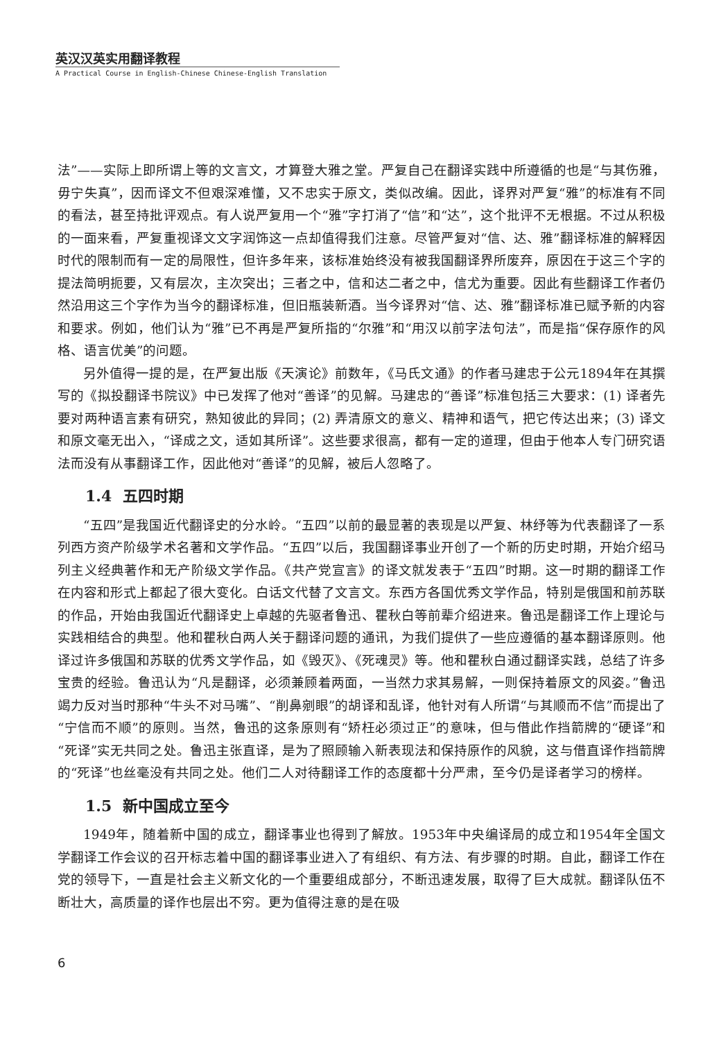英汉汉英实用翻译教程
A Practical Course in English-Chinese Chinese-English Translation
法”——实际上即所谓上等的文言文，才算登大雅之堂。严复自己在翻译实践中所遵循的也是“与其伤雅，毋宁失真”，因而译文不但艰深难懂，又不忠实于原文，类似改编。因此，译界对严复“雅”的标准有不同的看法，甚至持批评观点。有人说严复用一个“雅”字打消了“信”和“达”，这个批评不无根据。不过从积极的一面来看，严复重视译文文字润饰这一点却值得我们注意。尽管严复对“信、达、雅”翻译标准的解释因时代的限制而有一定的局限性，但许多年来，该标准始终没有被我国翻译界所废弃，原因在于这三个字的提法简明扼要，又有层次，主次突出；三者之中，信和达二者之中，信尤为重要。因此有些翻译工作者仍然沿用这三个字作为当今的翻译标准，但旧瓶装新酒。当今译界对“信、达、雅”翻译标准已赋予新的内容和要求。例如，他们认为“雅”已不再是严复所指的“尔雅”和“用汉以前字法句法”，而是指“保存原作的风格、语言优美”的问题。
另外值得一提的是，在严复出版《天演论》前数年，《马氏文通》的作者马建忠于公元1894年在其撰写的《拟投翻译书院议》中已发挥了他对“善译”的见解。马建忠的“善译”标准包括三大要求：(1) 译者先要对两种语言素有研究，熟知彼此的异同；(2) 弄清原文的意义、精神和语气，把它传达出来；(3) 译文和原文毫无出入，“译成之文，适如其所译”。这些要求很高，都有一定的道理，但由于他本人专门研究语法而没有从事翻译工作，因此他对“善译”的见解，被后人忽略了。
1.4 五四时期
“五四”是我国近代翻译史的分水岭。“五四”以前的最显著的表现是以严复、林纾等为代表翻译了一系列西方资产阶级学术名著和文学作品。“五四”以后，我国翻译事业开创了一个新的历史时期，开始介绍马列主义经典著作和无产阶级文学作品。《共产党宣言》的译文就发表于“五四”时期。这一时期的翻译工作在内容和形式上都起了很大变化。白话文代替了文言文。东西方各国优秀文学作品，特别是俄国和前苏联的作品，开始由我国近代翻译史上卓越的先驱者鲁迅、瞿秋白等前辈介绍进来。鲁迅是翻译工作上理论与实践相结合的典型。他和瞿秋白两人关于翻译问题的通讯，为我们提供了一些应遵循的基本翻译原则。他译过许多俄国和苏联的优秀文学作品，如《毁灭》、《死魂灵》等。他和瞿秋白通过翻译实践，总结了许多宝贵的经验。鲁迅认为“凡是翻译，必须兼顾着两面，一当然力求其易解，一则保持着原文的风姿。”鲁迅竭力反对当时那种“牛头不对马嘴”、“削鼻剜眼”的胡译和乱译，他针对有人所谓“与其顺而不信”而提出了“宁信而不顺”的原则。当然，鲁迅的这条原则有“矫枉必须过正”的意味，但与借此作挡箭牌的“硬译”和“死译”实无共同之处。鲁迅主张直译，是为了照顾输入新表现法和保持原作的风貌，这与借直译作挡箭牌的“死译”也丝毫没有共同之处。他们二人对待翻译工作的态度都十分严肃，至今仍是译者学习的榜样。
1.5 新中国成立至今
1949年，随着新中国的成立，翻译事业也得到了解放。1953年中央编译局的成立和1954年全国文学翻译工作会议的召开标志着中国的翻译事业进入了有组织、有方法、有步骤的时期。自此，翻译工作在党的领导下，一直是社会主义新文化的一个重要组成部分，不断迅速发展，取得了巨大成就。翻译队伍不断壮大，高质量的译作也层出不穷。更为值得注意的是在吸
6